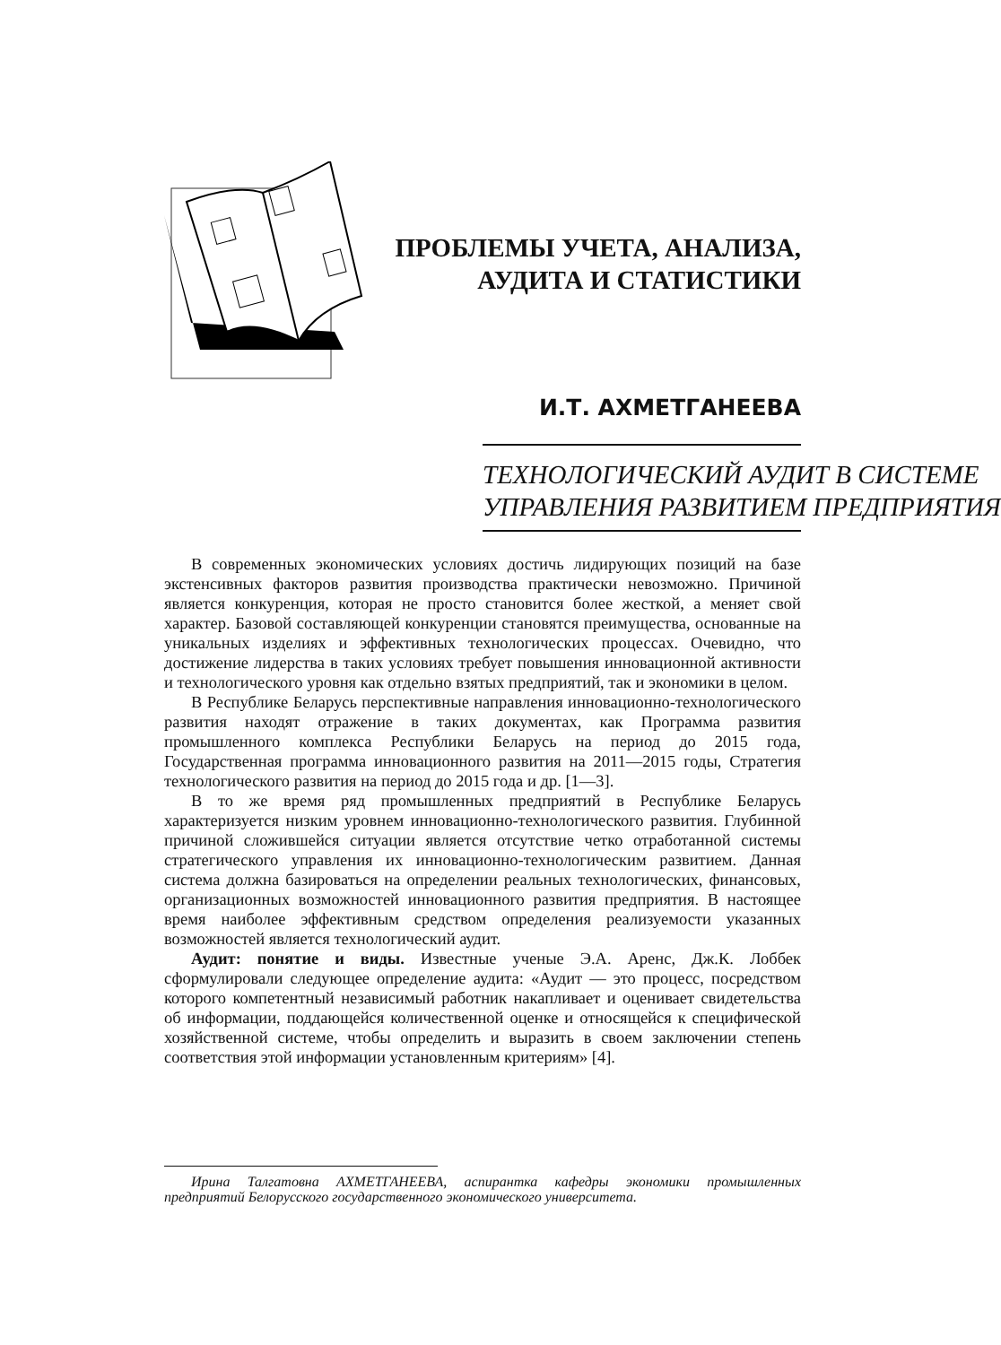ПРОБЛЕМЫ УЧЕТА, АНАЛИЗА,
АУДИТА И СТАТИСТИКИ
И.Т. АХМЕТГАНЕЕВА
ТЕХНОЛОГИЧЕСКИЙ АУДИТ В СИСТЕМЕ
УПРАВЛЕНИЯ РАЗВИТИЕМ ПРЕДПРИЯТИЯ
В современных экономических условиях достичь лидирующих позиций на базе экстенсивных факторов развития производства практически невозможно. Причиной является конкуренция, которая не просто становится более жесткой, а меняет свой характер. Базовой составляющей конкуренции становятся преимущества, основанные на уникальных изделиях и эффективных технологических процессах. Очевидно, что достижение лидерства в таких условиях требует повышения инновационной активности и технологического уровня как отдельно взятых предприятий, так и экономики в целом.
В Республике Беларусь перспективные направления инновационно-технологического развития находят отражение в таких документах, как Программа развития промышленного комплекса Республики Беларусь на период до 2015 года, Государственная программа инновационного развития на 2011—2015 годы, Стратегия технологического развития на период до 2015 года и др. [1—3].
В то же время ряд промышленных предприятий в Республике Беларусь характеризуется низким уровнем инновационно-технологического развития. Глубинной причиной сложившейся ситуации является отсутствие четко отработанной системы стратегического управления их инновационно-технологическим развитием. Данная система должна базироваться на определении реальных технологических, финансовых, организационных возможностей инновационного развития предприятия. В настоящее время наиболее эффективным средством определения реализуемости указанных возможностей является технологический аудит.
Аудит: понятие и виды. Известные ученые Э.А. Аренс, Дж.К. Лоббек сформулировали следующее определение аудита: «Аудит — это процесс, посредством которого компетентный независимый работник накапливает и оценивает свидетельства об информации, поддающейся количественной оценке и относящейся к специфической хозяйственной системе, чтобы определить и выразить в своем заключении степень соответствия этой информации установленным критериям» [4].
Ирина Талгатовна АХМЕТГАНЕЕВА, аспирантка кафедры экономики промышленных предприятий Белорусского государственного экономического университета.